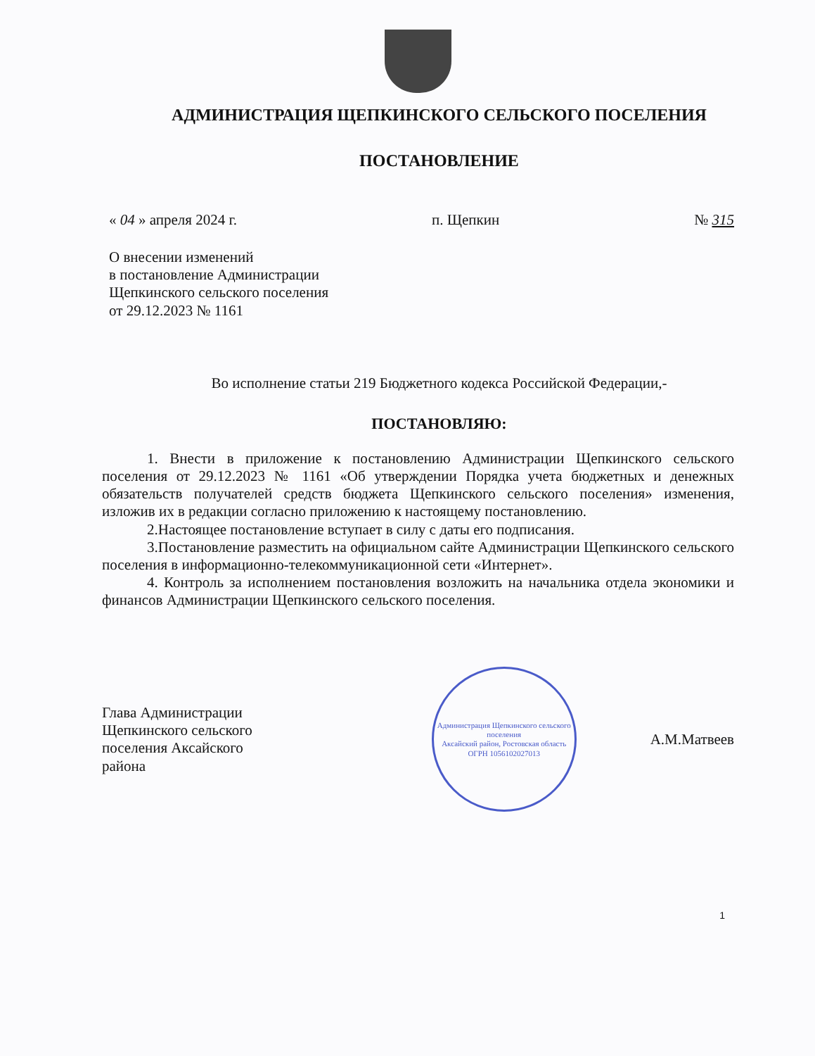АДМИНИСТРАЦИЯ ЩЕПКИНСКОГО СЕЛЬСКОГО ПОСЕЛЕНИЯ
ПОСТАНОВЛЕНИЕ
« 04 » апреля 2024 г. п. Щепкин № 315
О внесении изменений
в постановление Администрации
Щепкинского сельского поселения
от 29.12.2023 № 1161
Во исполнение статьи 219 Бюджетного кодекса Российской Федерации,-
ПОСТАНОВЛЯЮ:
1. Внести в приложение к постановлению Администрации Щепкинского сельского поселения от 29.12.2023 № 1161 «Об утверждении Порядка учета бюджетных и денежных обязательств получателей средств бюджета Щепкинского сельского поселения» изменения, изложив их в редакции согласно приложению к настоящему постановлению.
2.Настоящее постановление вступает в силу с даты его подписания.
3.Постановление разместить на официальном сайте Администрации Щепкинского сельского поселения в информационно-телекоммуникационной сети «Интернет».
4. Контроль за исполнением постановления возложить на начальника отдела экономики и финансов Администрации Щепкинского сельского поселения.
Глава Администрации
Щепкинского сельского
поселения Аксайского
района
Администрация Щепкинского сельского поселения
Аксайский район, Ростовская область
ОГРН 1056102027013
А.М.Матвеев
1